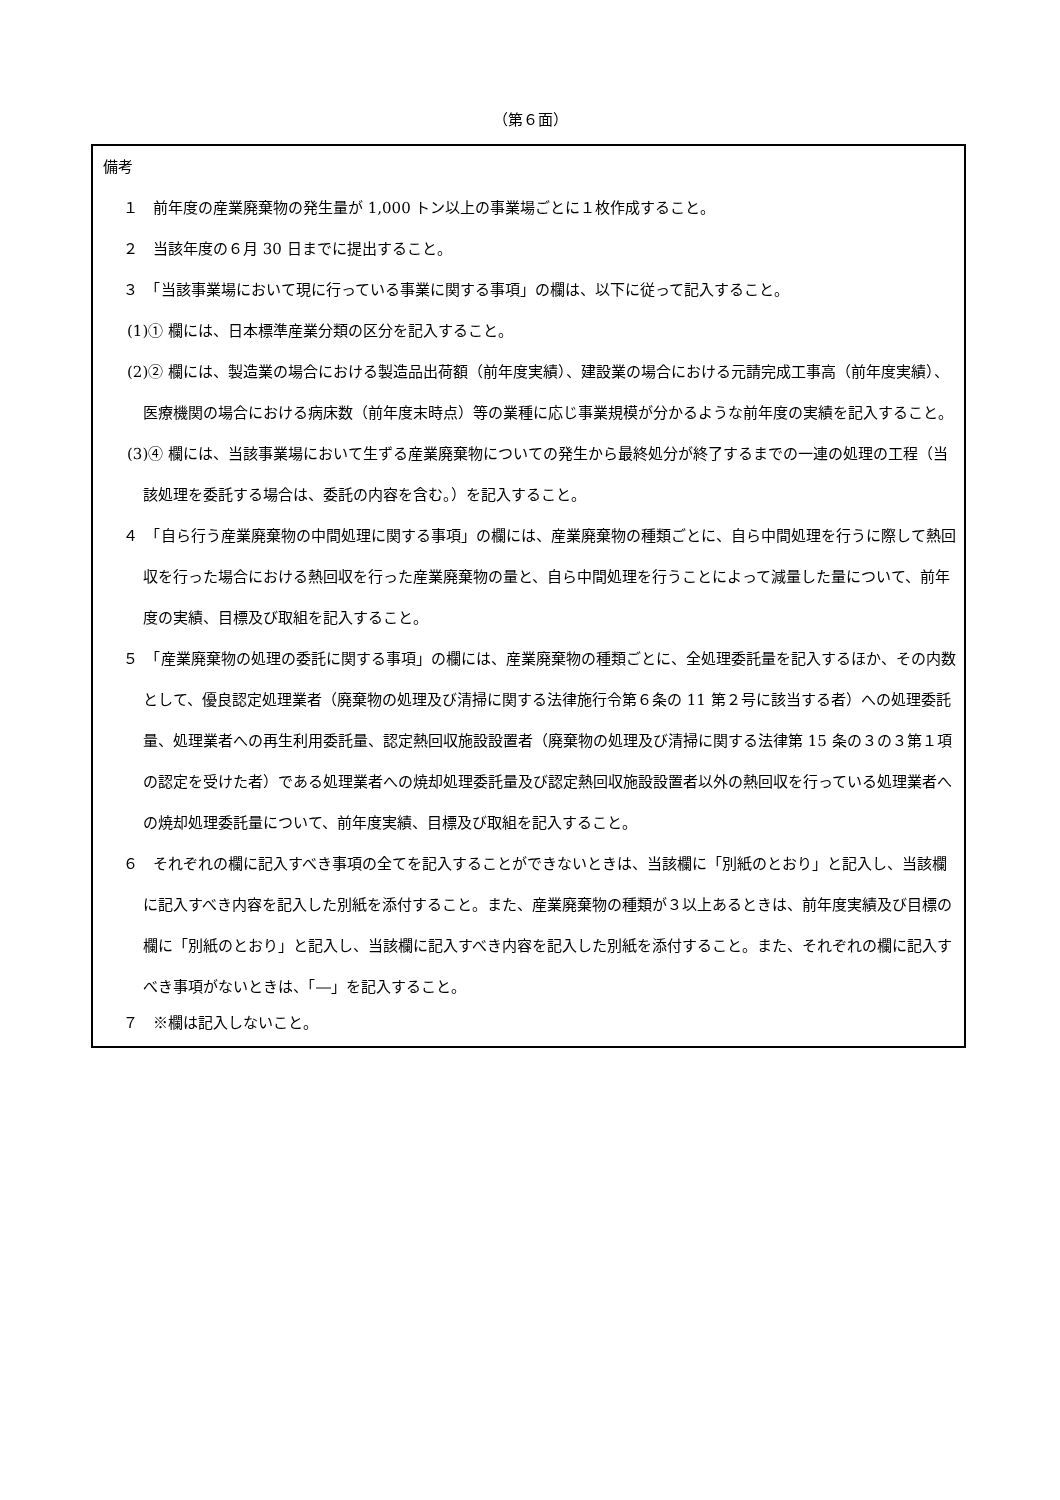（第６面）
備考
１　前年度の産業廃棄物の発生量が 1,000 トン以上の事業場ごとに１枚作成すること。
２　当該年度の６月 30 日までに提出すること。
３　「当該事業場において現に行っている事業に関する事項」の欄は、以下に従って記入すること。
(1)① 欄には、日本標準産業分類の区分を記入すること。
(2)② 欄には、製造業の場合における製造品出荷額（前年度実績）、建設業の場合における元請完成工事高（前年度実績）、医療機関の場合における病床数（前年度末時点）等の業種に応じ事業規模が分かるような前年度の実績を記入すること。
(3)④ 欄には、当該事業場において生ずる産業廃棄物についての発生から最終処分が終了するまでの一連の処理の工程（当該処理を委託する場合は、委託の内容を含む。）を記入すること。
４　「自ら行う産業廃棄物の中間処理に関する事項」の欄には、産業廃棄物の種類ごとに、自ら中間処理を行うに際して熱回収を行った場合における熱回収を行った産業廃棄物の量と、自ら中間処理を行うことによって減量した量について、前年度の実績、目標及び取組を記入すること。
５　「産業廃棄物の処理の委託に関する事項」の欄には、産業廃棄物の種類ごとに、全処理委託量を記入するほか、その内数として、優良認定処理業者（廃棄物の処理及び清掃に関する法律施行令第６条の 11 第２号に該当する者）への処理委託量、処理業者への再生利用委託量、認定熱回収施設設置者（廃棄物の処理及び清掃に関する法律第 15 条の３の３第１項の認定を受けた者）である処理業者への焼却処理委託量及び認定熱回収施設設置者以外の熱回収を行っている処理業者への焼却処理委託量について、前年度実績、目標及び取組を記入すること。
６　それぞれの欄に記入すべき事項の全てを記入することができないときは、当該欄に「別紙のとおり」と記入し、当該欄に記入すべき内容を記入した別紙を添付すること。また、産業廃棄物の種類が３以上あるときは、前年度実績及び目標の欄に「別紙のとおり」と記入し、当該欄に記入すべき内容を記入した別紙を添付すること。また、それぞれの欄に記入すべき事項がないときは、「―」を記入すること。
７　※欄は記入しないこと。